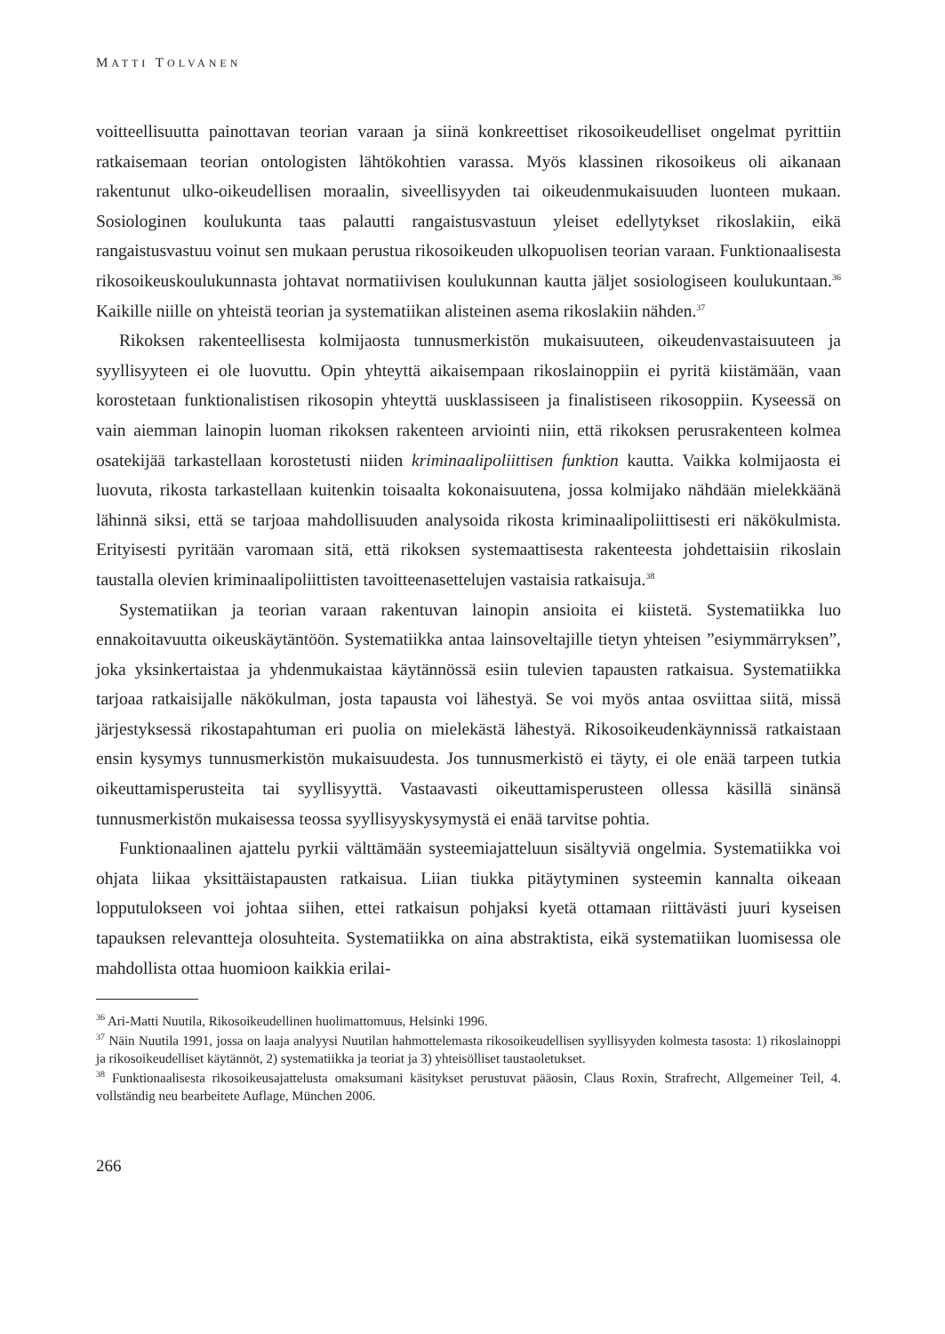MATTI TOLVANEN
voitteellisuutta painottavan teorian varaan ja siinä konkreettiset rikosoikeudelliset ongelmat pyrittiin ratkaisemaan teorian ontologisten lähtökohtien varassa. Myös klassinen rikosoikeus oli aikanaan rakentunut ulko-oikeudellisen moraalin, siveellisyyden tai oikeudenmukaisuuden luonteen mukaan. Sosiologinen koulukunta taas palautti rangaistusvastuun yleiset edellytykset rikoslakiin, eikä rangaistusvastuu voinut sen mukaan perustua rikosoikeuden ulkopuolisen teorian varaan. Funktionaalisesta rikosoikeuskoulukunnasta johtavat normatiivisen koulukunnan kautta jäljet sosiologiseen koulukuntaan.<sup>36</sup> Kaikille niille on yhteistä teorian ja systematiikan alisteinen asema rikoslakiin nähden.<sup>37</sup>
Rikoksen rakenteellisesta kolmijaosta tunnusmerkistön mukaisuuteen, oikeudenvastaisuuteen ja syyllisyyteen ei ole luovuttu. Opin yhteyttä aikaisempaan rikoslainoppiin ei pyritä kiistämään, vaan korostetaan funktionalistisen rikosopin yhteyttä uusklassiseen ja finalistiseen rikosoppiin. Kyseessä on vain aiemman lainopin luoman rikoksen rakenteen arviointi niin, että rikoksen perusrakenteen kolmea osatekijää tarkastellaan korostetusti niiden kriminaalipoliittisen funktion kautta. Vaikka kolmijaosta ei luovuta, rikosta tarkastellaan kuitenkin toisaalta kokonaisuutena, jossa kolmijako nähdään mielekkäänä lähinnä siksi, että se tarjoaa mahdollisuuden analysoida rikosta kriminaalipoliittisesti eri näkökulmista. Erityisesti pyritään varomaan sitä, että rikoksen systemaattisesta rakenteesta johdettaisiin rikoslain taustalla olevien kriminaalipoliittisten tavoitteenasettelujen vastaisia ratkaisuja.<sup>38</sup>
Systematiikan ja teorian varaan rakentuvan lainopin ansioita ei kiistetä. Systematiikka luo ennakoitavuutta oikeuskäytäntöön. Systematiikka antaa lainsoveltajille tietyn yhteisen ”esiymmärryksen”, joka yksinkertaistaa ja yhdenmukaistaa käytännössä esiin tulevien tapausten ratkaisua. Systematiikka tarjoaa ratkaisijalle näkökulman, josta tapausta voi lähestyä. Se voi myös antaa osviittaa siitä, missä järjestyksessä rikostapahtuman eri puolia on mielekästä lähestyä. Rikosoikeudenkäynnissä ratkaistaan ensin kysymys tunnusmerkistön mukaisuudesta. Jos tunnusmerkistö ei täyty, ei ole enää tarpeen tutkia oikeuttamisperusteita tai syyllisyyttä. Vastaavasti oikeuttamisperusteen ollessa käsillä sinänsä tunnusmerkistön mukaisessa teossa syyllisyyskysymystä ei enää tarvitse pohtia.
Funktionaalinen ajattelu pyrkii välttämään systeemiajatteluun sisältyviä ongelmia. Systematiikka voi ohjata liikaa yksittäistapausten ratkaisua. Liian tiukka pitäytyminen systeemin kannalta oikeaan lopputulokseen voi johtaa siihen, ettei ratkaisun pohjaksi kyetä ottamaan riittävästi juuri kyseisen tapauksen relevantteja olosuhteita. Systematiikka on aina abstraktista, eikä systematiikan luomisessa ole mahdollista ottaa huomioon kaikkia erilai-
<sup>36</sup> Ari-Matti Nuutila, Rikosoikeudellinen huolimattomuus, Helsinki 1996.
<sup>37</sup> Näin Nuutila 1991, jossa on laaja analyysi Nuutilan hahmottelemasta rikosoikeudellisen syyllisyyden kolmesta tasosta: 1) rikoslainoppi ja rikosoikeudelliset käytännöt, 2) systematiikka ja teoriat ja 3) yhteisölliset taustaoletukset.
<sup>38</sup> Funktionaalisesta rikosoikeusajattelusta omaksumani käsitykset perustuvat pääosin, Claus Roxin, Strafrecht, Allgemeiner Teil, 4. vollständig neu bearbeitete Auflage, München 2006.
266